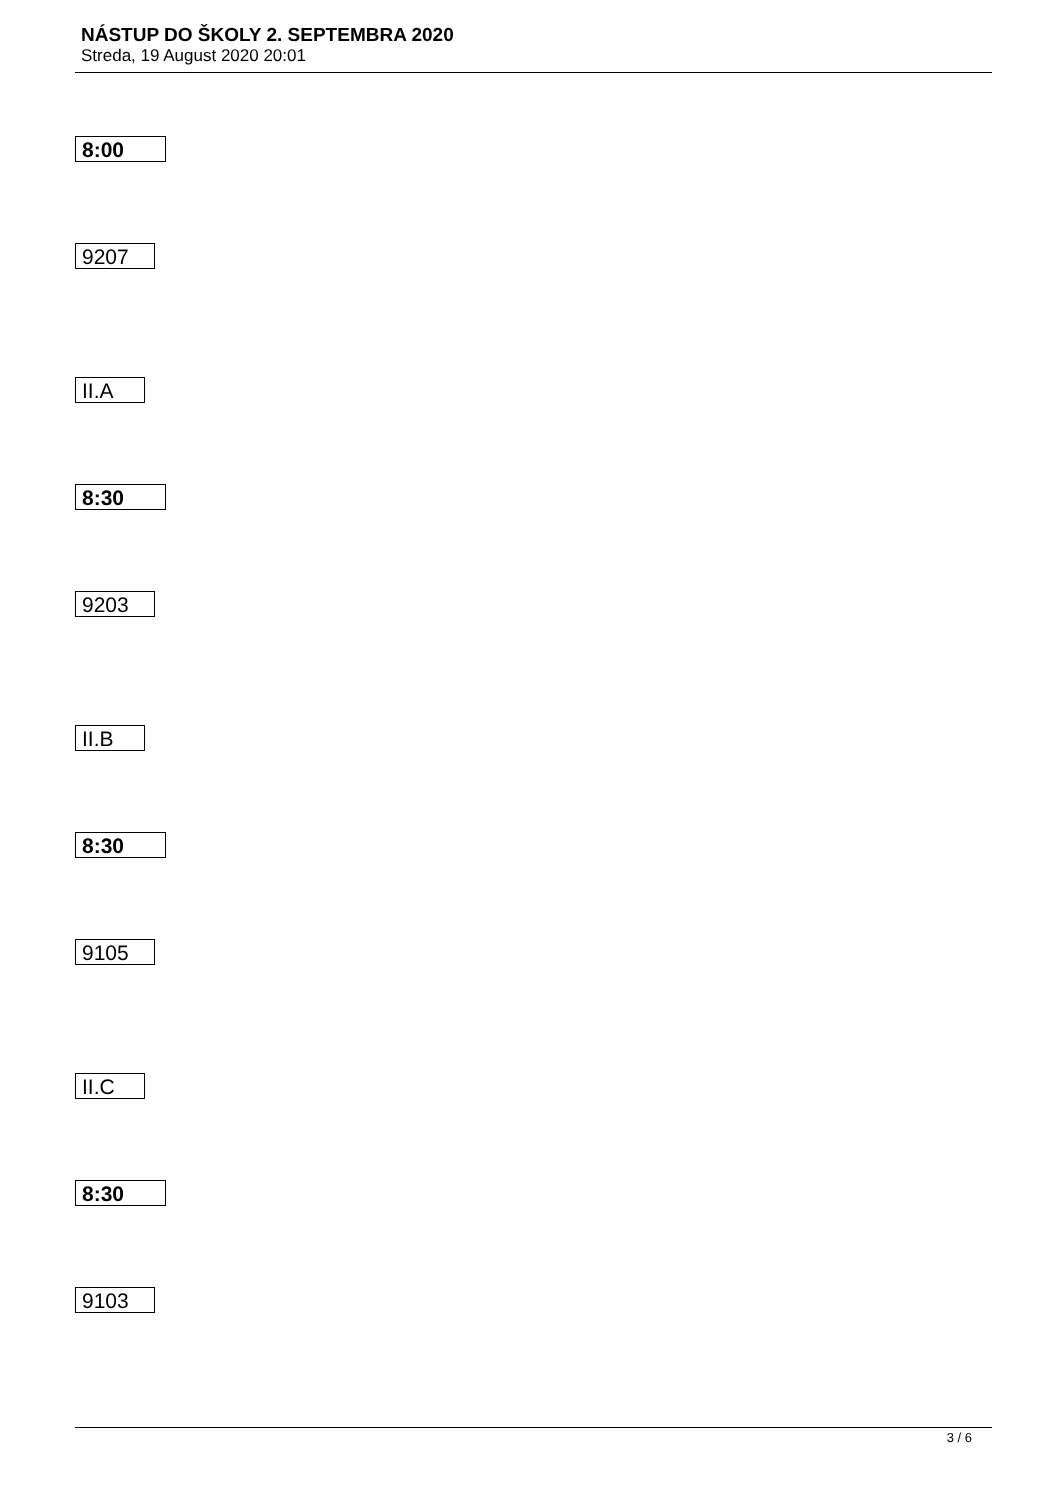NÁSTUP DO ŠKOLY 2. SEPTEMBRA 2020
Streda, 19 August 2020 20:01
8:00
9207
II.A
8:30
9203
II.B
8:30
9105
II.C
8:30
9103
3 / 6